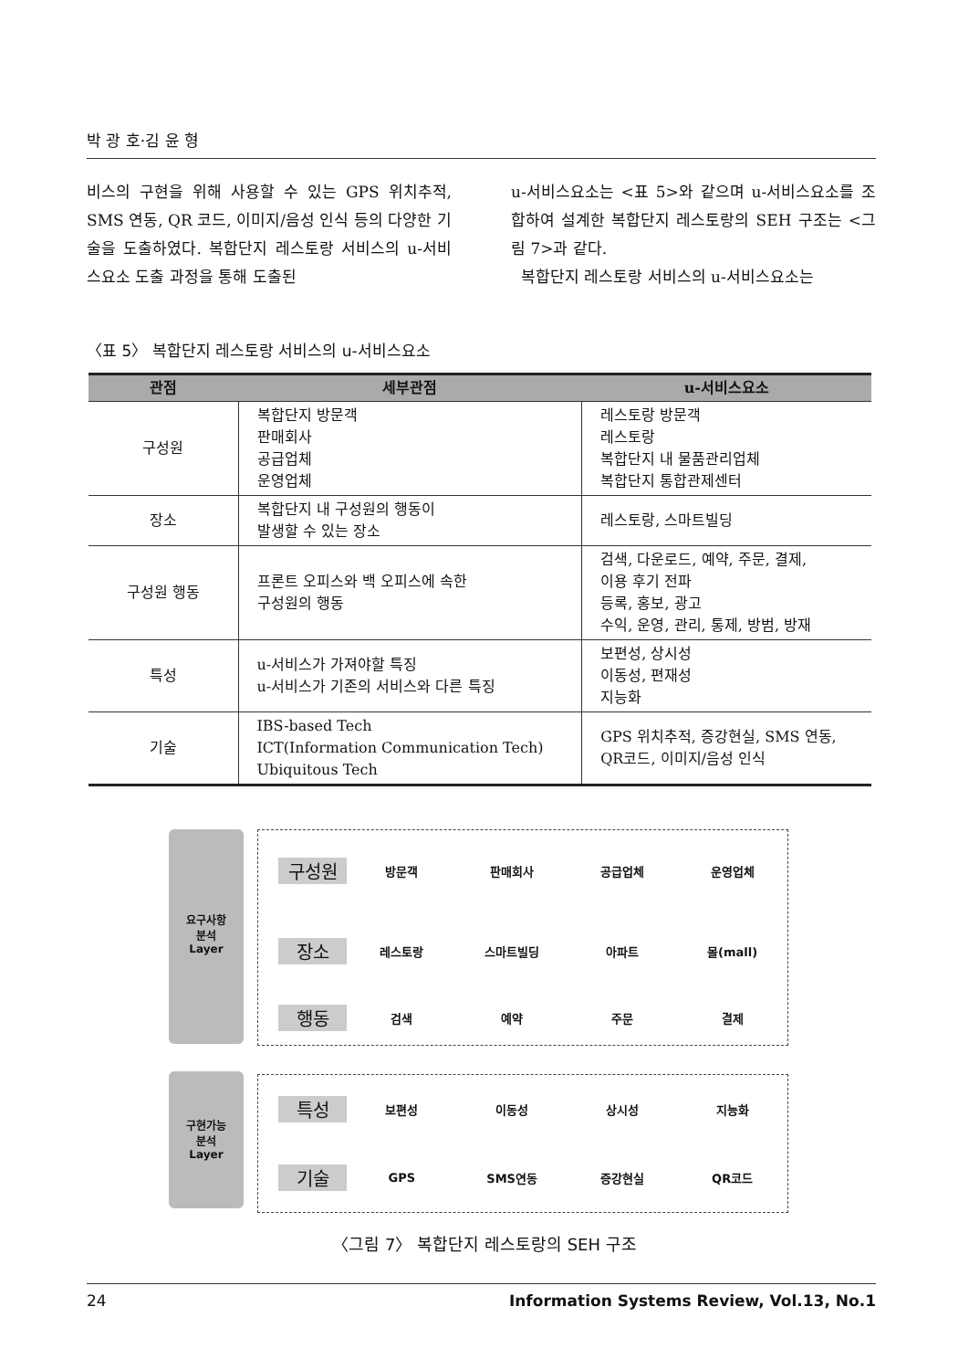박 광 호·김 윤 형
비스의 구현을 위해 사용할 수 있는 GPS 위치추적, SMS 연동, QR 코드, 이미지/음성 인식 등의 다양한 기술을 도출하였다. 복합단지 레스토랑 서비스의 u-서비스요소 도출 과정을 통해 도출된
u-서비스요소는 <표 5>와 같으며 u-서비스요소를 조합하여 설계한 복합단지 레스토랑의 SEH 구조는 <그림 7>과 같다.
복합단지 레스토랑 서비스의 u-서비스요소는
〈표 5〉 복합단지 레스토랑 서비스의 u-서비스요소
| 관점 | 세부관점 | u-서비스요소 |
| --- | --- | --- |
| 구성원 | 복합단지 방문객 판매회사 공급업체 운영업체 | 레스토랑 방문객 레스토랑 복합단지 내 물품관리업체 복합단지 통합관제센터 |
| 장소 | 복합단지 내 구성원의 행동이 발생할 수 있는 장소 | 레스토랑, 스마트빌딩 |
| 구성원 행동 | 프론트 오피스와 백 오피스에 속한 구성원의 행동 | 검색, 다운로드, 예약, 주문, 결제, 이용 후기 전파 등록, 홍보, 광고 수익, 운영, 관리, 통제, 방범, 방재 |
| 특성 | u-서비스가 가져야할 특징 u-서비스가 기존의 서비스와 다른 특징 | 보편성, 상시성 이동성, 편재성 지능화 |
| 기술 | IBS-based Tech ICT(Information Communication Tech) Ubiquitous Tech | GPS 위치추적, 증강현실, SMS 연동, QR코드, 이미지/음성 인식 |
요구사항
분석
Layer
구성원
방문객 판매회사 공급업체 운영업체
장소
레스토랑 스마트빌딩 아파트 몰(mall)
행동
검색 예약 주문 결제
구현가능
분석
Layer
특성
보편성 이동성 상시성 지능화
기술
GPS SMS연동 증강현실 QR코드
〈그림 7〉 복합단지 레스토랑의 SEH 구조
24 Information Systems Review, Vol.13, No.1